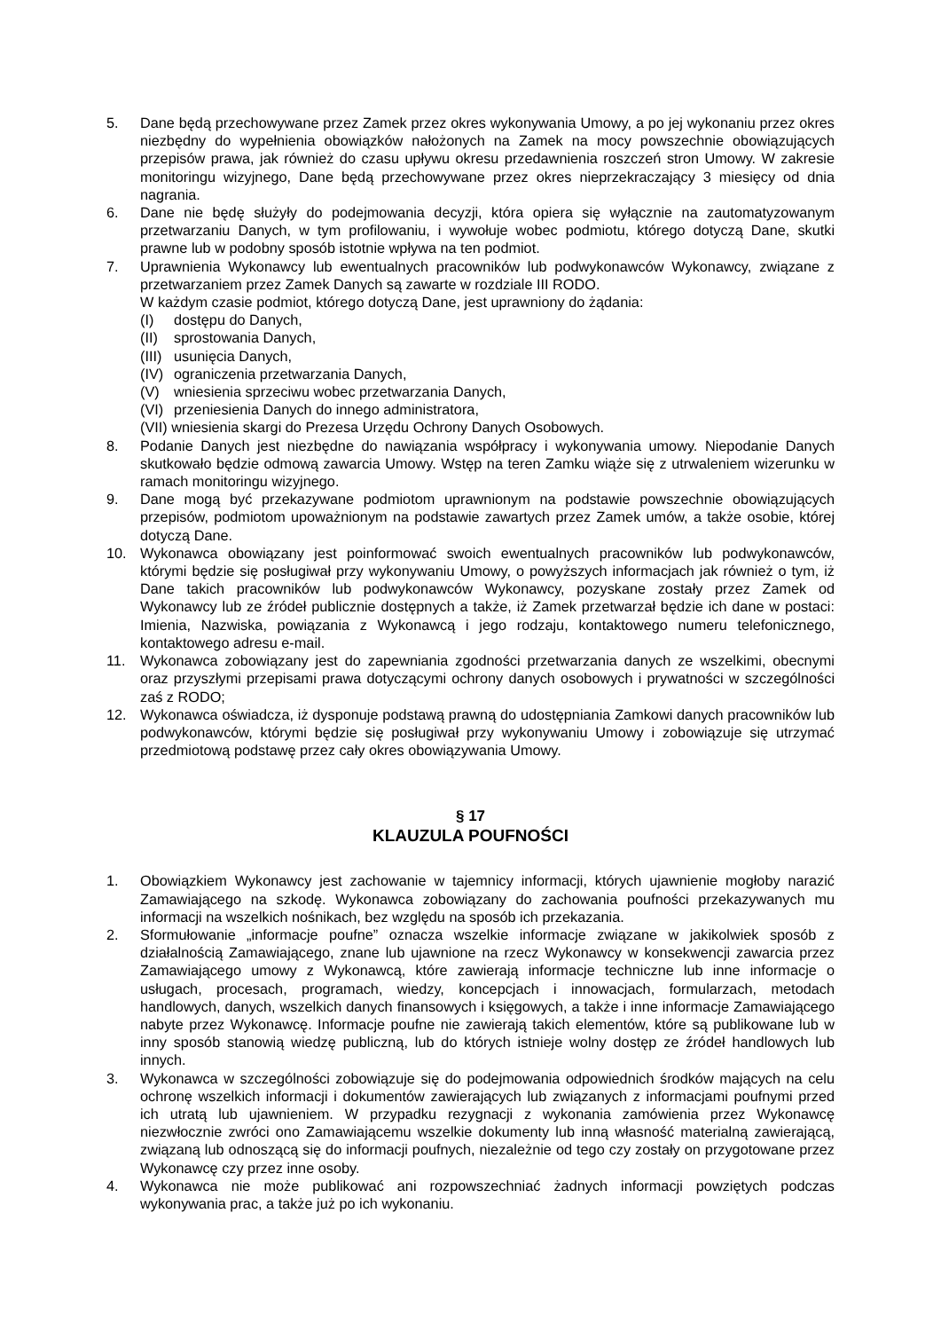5. Dane będą przechowywane przez Zamek przez okres wykonywania Umowy, a po jej wykonaniu przez okres niezbędny do wypełnienia obowiązków nałożonych na Zamek na mocy powszechnie obowiązujących przepisów prawa, jak również do czasu upływu okresu przedawnienia roszczeń stron Umowy. W zakresie monitoringu wizyjnego, Dane będą przechowywane przez okres nieprzekraczający 3 miesięcy od dnia nagrania.
6. Dane nie będę służyły do podejmowania decyzji, która opiera się wyłącznie na zautomatyzowanym przetwarzaniu Danych, w tym profilowaniu, i wywołuje wobec podmiotu, którego dotyczą Dane, skutki prawne lub w podobny sposób istotnie wpływa na ten podmiot.
7. Uprawnienia Wykonawcy lub ewentualnych pracowników lub podwykonawców Wykonawcy, związane z przetwarzaniem przez Zamek Danych są zawarte w rozdziale III RODO.
W każdym czasie podmiot, którego dotyczą Dane, jest uprawniony do żądania:
(I) dostępu do Danych,
(II) sprostowania Danych,
(III) usunięcia Danych,
(IV) ograniczenia przetwarzania Danych,
(V) wniesienia sprzeciwu wobec przetwarzania Danych,
(VI) przeniesienia Danych do innego administratora,
(VII) wniesienia skargi do Prezesa Urzędu Ochrony Danych Osobowych.
8. Podanie Danych jest niezbędne do nawiązania współpracy i wykonywania umowy. Niepodanie Danych skutkowało będzie odmową zawarcia Umowy. Wstęp na teren Zamku wiąże się z utrwaleniem wizerunku w ramach monitoringu wizyjnego.
9. Dane mogą być przekazywane podmiotom uprawnionym na podstawie powszechnie obowiązujących przepisów, podmiotom upoważnionym na podstawie zawartych przez Zamek umów, a także osobie, której dotyczą Dane.
10. Wykonawca obowiązany jest poinformować swoich ewentualnych pracowników lub podwykonawców, którymi będzie się posługiwał przy wykonywaniu Umowy, o powyższych informacjach jak również o tym, iż Dane takich pracowników lub podwykonawców Wykonawcy, pozyskane zostały przez Zamek od Wykonawcy lub ze źródeł publicznie dostępnych a także, iż Zamek przetwarzał będzie ich dane w postaci: Imienia, Nazwiska, powiązania z Wykonawcą i jego rodzaju, kontaktowego numeru telefonicznego, kontaktowego adresu e-mail.
11. Wykonawca zobowiązany jest do zapewniania zgodności przetwarzania danych ze wszelkimi, obecnymi oraz przyszłymi przepisami prawa dotyczącymi ochrony danych osobowych i prywatności w szczególności zaś z RODO;
12. Wykonawca oświadcza, iż dysponuje podstawą prawną do udostępniania Zamkowi danych pracowników lub podwykonawców, którymi będzie się posługiwał przy wykonywaniu Umowy i zobowiązuje się utrzymać przedmiotową podstawę przez cały okres obowiązywania Umowy.
§ 17
KLAUZULA POUFNOŚCI
1. Obowiązkiem Wykonawcy jest zachowanie w tajemnicy informacji, których ujawnienie mogłoby narazić Zamawiającego na szkodę. Wykonawca zobowiązany do zachowania poufności przekazywanych mu informacji na wszelkich nośnikach, bez względu na sposób ich przekazania.
2. Sformułowanie „informacje poufne” oznacza wszelkie informacje związane w jakikolwiek sposób z działalnością Zamawiającego, znane lub ujawnione na rzecz Wykonawcy w konsekwencji zawarcia przez Zamawiającego umowy z Wykonawcą, które zawierają informacje techniczne lub inne informacje o usługach, procesach, programach, wiedzy, koncepcjach i innowacjach, formularzach, metodach handlowych, danych, wszelkich danych finansowych i księgowych, a także i inne informacje Zamawiającego nabyte przez Wykonawcę. Informacje poufne nie zawierają takich elementów, które są publikowane lub w inny sposób stanowią wiedzę publiczną, lub do których istnieje wolny dostęp ze źródeł handlowych lub innych.
3. Wykonawca w szczególności zobowiązuje się do podejmowania odpowiednich środków mających na celu ochronę wszelkich informacji i dokumentów zawierających lub związanych z informacjami poufnymi przed ich utratą lub ujawnieniem. W przypadku rezygnacji z wykonania zamówienia przez Wykonawcę niezwłocznie zwróci ono Zamawiającemu wszelkie dokumenty lub inną własność materialną zawierającą, związaną lub odnoszącą się do informacji poufnych, niezależnie od tego czy zostały on przygotowane przez Wykonawcę czy przez inne osoby.
4. Wykonawca nie może publikować ani rozpowszechniać żadnych informacji powziętych podczas wykonywania prac, a także już po ich wykonaniu.